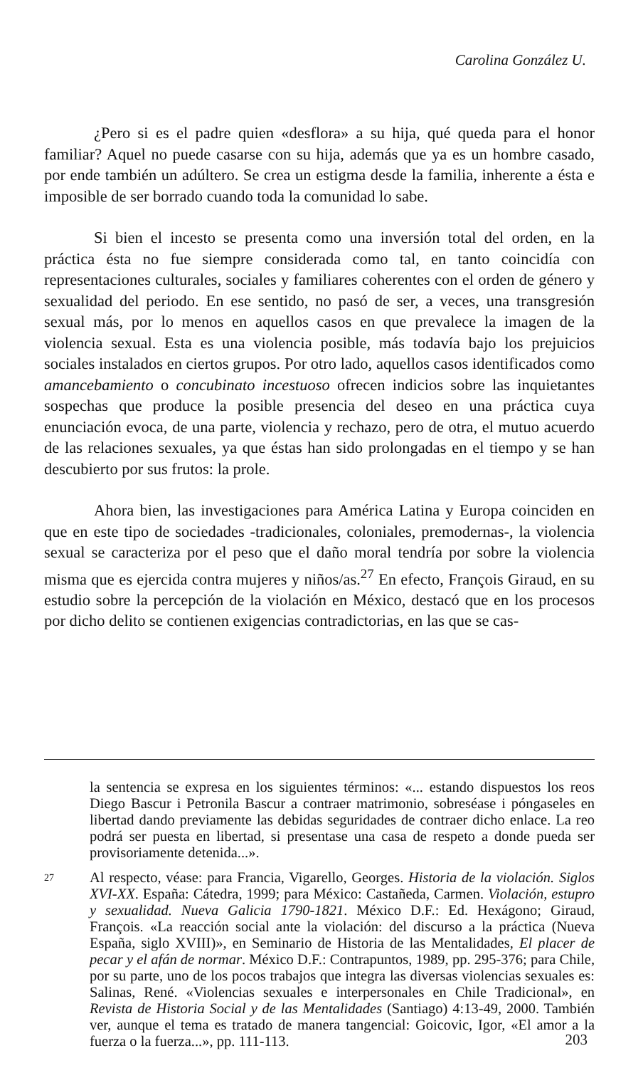Carolina González U.
¿Pero si es el padre quien «desflora» a su hija, qué queda para el honor familiar? Aquel no puede casarse con su hija, además que ya es un hombre casado, por ende también un adúltero. Se crea un estigma desde la familia, inherente a ésta e imposible de ser borrado cuando toda la comunidad lo sabe.
Si bien el incesto se presenta como una inversión total del orden, en la práctica ésta no fue siempre considerada como tal, en tanto coincidía con representaciones culturales, sociales y familiares coherentes con el orden de género y sexualidad del periodo. En ese sentido, no pasó de ser, a veces, una transgresión sexual más, por lo menos en aquellos casos en que prevalece la imagen de la violencia sexual. Esta es una violencia posible, más todavía bajo los prejuicios sociales instalados en ciertos grupos. Por otro lado, aquellos casos identificados como amancebamiento o concubinato incestuoso ofrecen indicios sobre las inquietantes sospechas que produce la posible presencia del deseo en una práctica cuya enunciación evoca, de una parte, violencia y rechazo, pero de otra, el mutuo acuerdo de las relaciones sexuales, ya que éstas han sido prolongadas en el tiempo y se han descubierto por sus frutos: la prole.
Ahora bien, las investigaciones para América Latina y Europa coinciden en que en este tipo de sociedades -tradicionales, coloniales, premodernas-, la violencia sexual se caracteriza por el peso que el daño moral tendría por sobre la violencia misma que es ejercida contra mujeres y niños/as.<sup>27</sup> En efecto, François Giraud, en su estudio sobre la percepción de la violación en México, destacó que en los procesos por dicho delito se contienen exigencias contradictorias, en las que se cas-
la sentencia se expresa en los siguientes términos: «... estando dispuestos los reos Diego Bascur i Petronila Bascur a contraer matrimonio, sobreséase i póngaseles en libertad dando previamente las debidas seguridades de contraer dicho enlace. La reo podrá ser puesta en libertad, si presentase una casa de respeto a donde pueda ser provisoriamente detenida...».
27 Al respecto, véase: para Francia, Vigarello, Georges. Historia de la violación. Siglos XVI-XX. España: Cátedra, 1999; para México: Castañeda, Carmen. Violación, estupro y sexualidad. Nueva Galicia 1790-1821. México D.F.: Ed. Hexágono; Giraud, François. «La reacción social ante la violación: del discurso a la práctica (Nueva España, siglo XVIII)», en Seminario de Historia de las Mentalidades, El placer de pecar y el afán de normar. México D.F.: Contrapuntos, 1989, pp. 295-376; para Chile, por su parte, uno de los pocos trabajos que integra las diversas violencias sexuales es: Salinas, René. «Violencias sexuales e interpersonales en Chile Tradicional», en Revista de Historia Social y de las Mentalidades (Santiago) 4:13-49, 2000. También ver, aunque el tema es tratado de manera tangencial: Goicovic, Igor, «El amor a la fuerza o la fuerza...», pp. 111-113.
203